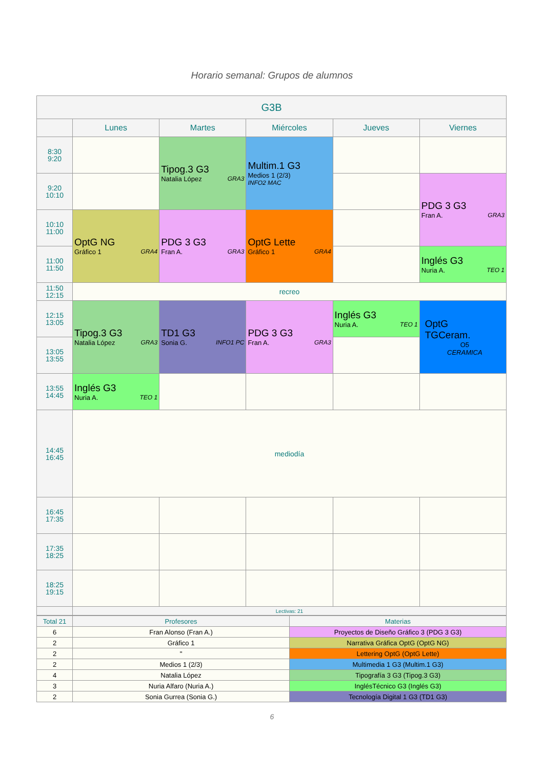Horario semanal: Grupos de alumnos
| G3B | | | | | |
| --- | --- | --- | --- | --- | --- |
| | Lunes | Martes | Miércoles | Jueves | Viernes |
| 8:30 9:20 | | Tipog.3 G3 Natalia López GRA3 | Multim.1 G3 Medios 1 (2/3) INFO2 MAC | | |
| 9:20 10:10 | | | | | PDG 3 G3 Fran A. GRA3 |
| 10:10 11:00 | OptG NG Gráfico 1 GRA4 | PDG 3 G3 Fran A. GRA3 | OptG Lette Gráfico 1 GRA4 | | |
| 11:00 11:50 | | | | | Inglés G3 Nuria A. TEO 1 |
| 11:50 12:15 | recreo | | | | |
| 12:15 13:05 | Tipog.3 G3 Natalia López GRA3 | TD1 G3 Sonia G. INFO1 PC | PDG 3 G3 Fran A. GRA3 | Inglés G3 Nuria A. TEO 1 | OptG TGCeram. O5 CERAMICA |
| 13:05 13:55 | | | | | |
| 13:55 14:45 | Inglés G3 Nuria A. TEO 1 | | | | |
| 14:45 16:45 | mediodía | | | | |
| 16:45 17:35 | | | | | |
| 17:35 18:25 | | | | | |
| 18:25 19:15 | | | | | |
| | Lectivas: 21 | | | | |
| Total 21 | Profesores | Materias |
| 6 | Fran Alonso (Fran A.) | Proyectos de Diseño Gráfico 3 (PDG 3 G3) |
| 2 | Gráfico 1 | Narrativa Gráfica OptG (OptG NG) |
| 2 | " | Lettering OptG (OptG Lette) |
| 2 | Medios 1 (2/3) | Multimedia 1 G3 (Multim.1 G3) |
| 4 | Natalia López | Tipografía 3 G3 (Tipog.3 G3) |
| 3 | Nuria Alfaro (Nuria A.) | InglésTécnico G3 (Inglés G3) |
| 2 | Sonia Gurrea (Sonia G.) | Tecnología Digital 1 G3 (TD1 G3) |
6